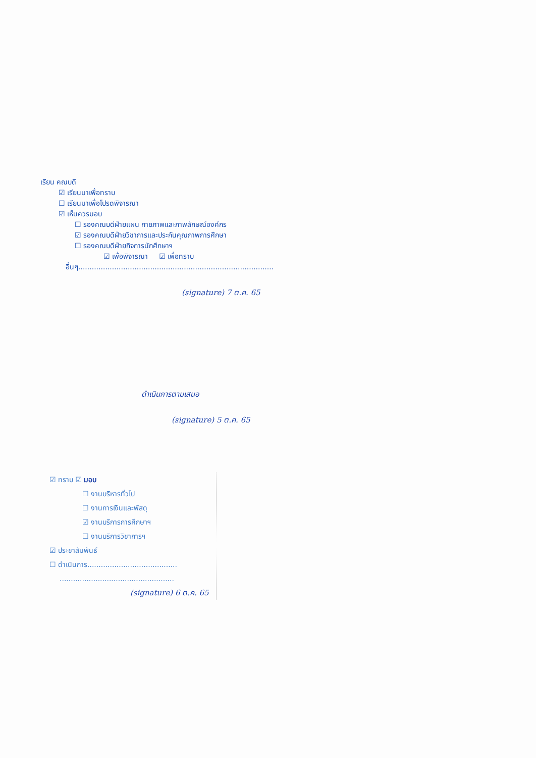เรียน คณบดี
☑ เรียนมาเพื่อทราบ
☐ เรียนมาเพื่อโปรดพิจารณา
☑ เห็นควรมอบ
☐ รองคณบดีฝ่ายแผน กายภาพและภาพลักษณ์องค์กร
☑ รองคณบดีฝ่ายวิชาการและประกันคุณภาพการศึกษา
☐ รองคณบดีฝ่ายกิจการนักศึกษาฯ
☑ เพื่อพิจารณา ☑ เพื่อทราบ
อื่นๆ.......................................................................................
(signature) 7 ต.ค. 65
ดำเนินการตามเสนอ
(signature) 5 ต.ค. 65
☑ ทราบ ☑ มอบ
☐ งานบริหารทั่วไป
☐ งานการเงินและพัสดุ
☑ งานบริการการศึกษาฯ
☐ งานบริการวิชาการฯ
☑ ประชาสัมพันธ์
☐ ดำเนินการ........................................
...................................................
(signature) 6 ต.ค. 65